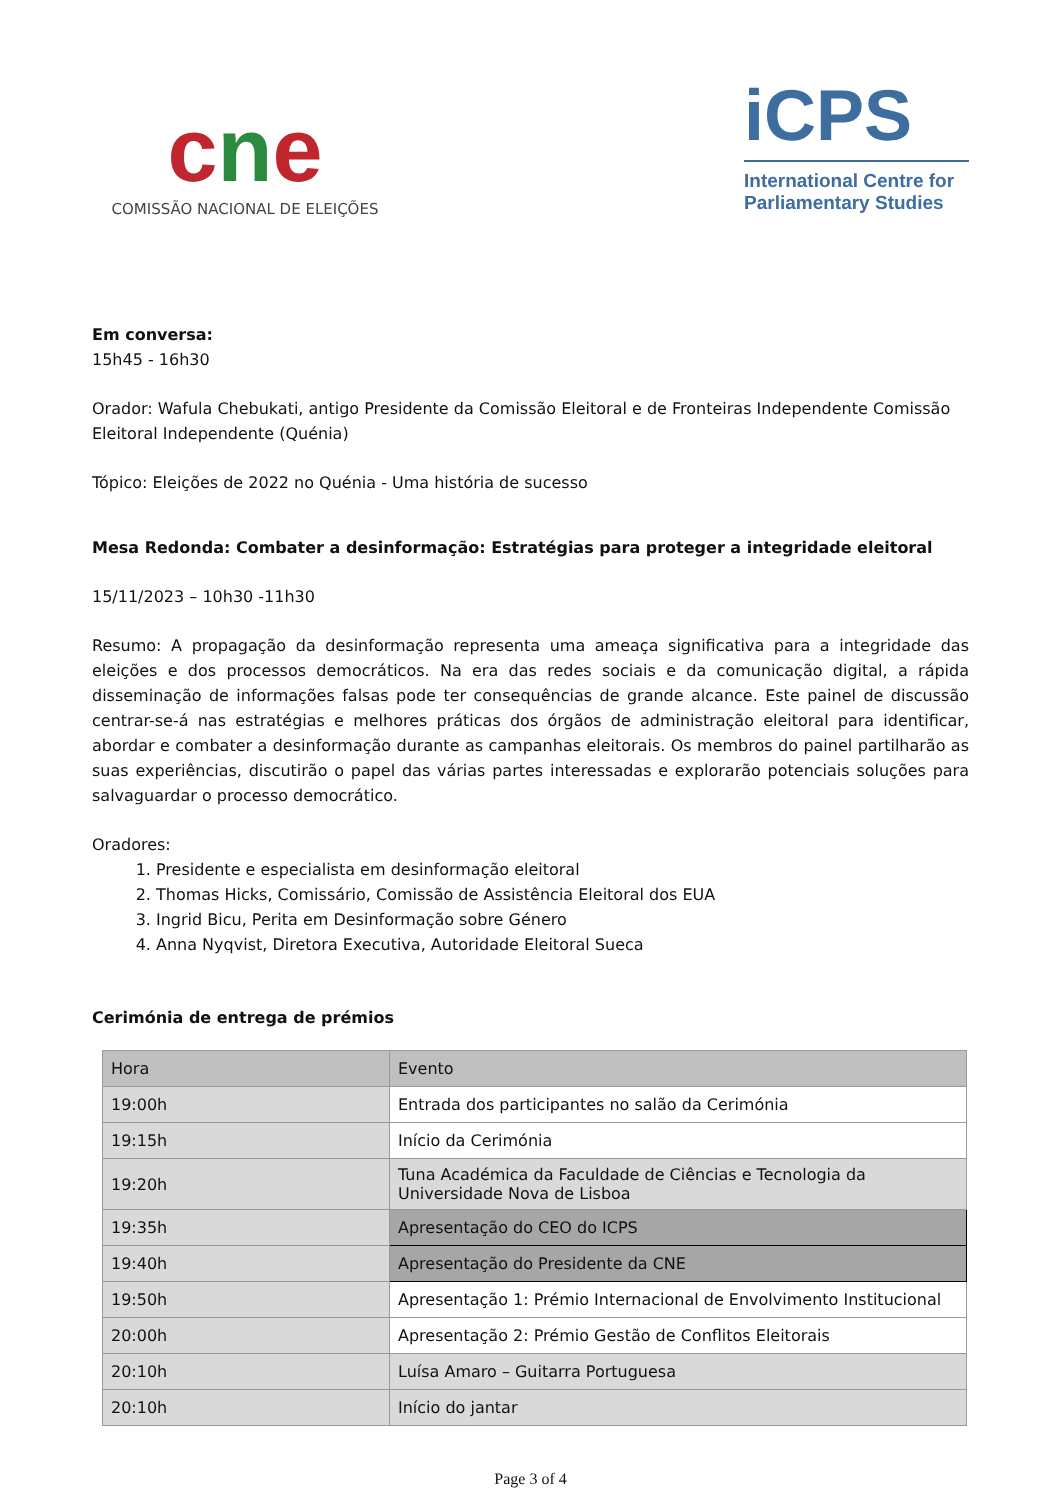cne
COMISSÃO NACIONAL DE ELEIÇÕES
iCPS
International Centre for Parliamentary Studies
Em conversa:
15h45 - 16h30
Orador: Wafula Chebukati, antigo Presidente da Comissão Eleitoral e de Fronteiras Independente Comissão Eleitoral Independente (Quénia)
Tópico: Eleições de 2022 no Quénia - Uma história de sucesso
Mesa Redonda: Combater a desinformação: Estratégias para proteger a integridade eleitoral
15/11/2023 – 10h30 -11h30
Resumo: A propagação da desinformação representa uma ameaça significativa para a integridade das eleições e dos processos democráticos. Na era das redes sociais e da comunicação digital, a rápida disseminação de informações falsas pode ter consequências de grande alcance. Este painel de discussão centrar-se-á nas estratégias e melhores práticas dos órgãos de administração eleitoral para identificar, abordar e combater a desinformação durante as campanhas eleitorais. Os membros do painel partilharão as suas experiências, discutirão o papel das várias partes interessadas e explorarão potenciais soluções para salvaguardar o processo democrático.
Oradores:
1. Presidente e especialista em desinformação eleitoral
2. Thomas Hicks, Comissário, Comissão de Assistência Eleitoral dos EUA
3. Ingrid Bicu, Perita em Desinformação sobre Género
4. Anna Nyqvist, Diretora Executiva, Autoridade Eleitoral Sueca
Cerimónia de entrega de prémios
| Hora | Evento |
| --- | --- |
| 19:00h | Entrada dos participantes no salão da Cerimónia |
| 19:15h | Início da Cerimónia |
| 19:20h | Tuna Académica da Faculdade de Ciências e Tecnologia da Universidade Nova de Lisboa |
| 19:35h | Apresentação do CEO do ICPS |
| 19:40h | Apresentação do Presidente da CNE |
| 19:50h | Apresentação 1: Prémio Internacional de Envolvimento Institucional |
| 20:00h | Apresentação 2: Prémio Gestão de Conflitos Eleitorais |
| 20:10h | Luísa Amaro – Guitarra Portuguesa |
| 20:10h | Início do jantar |
Page 3 of 4